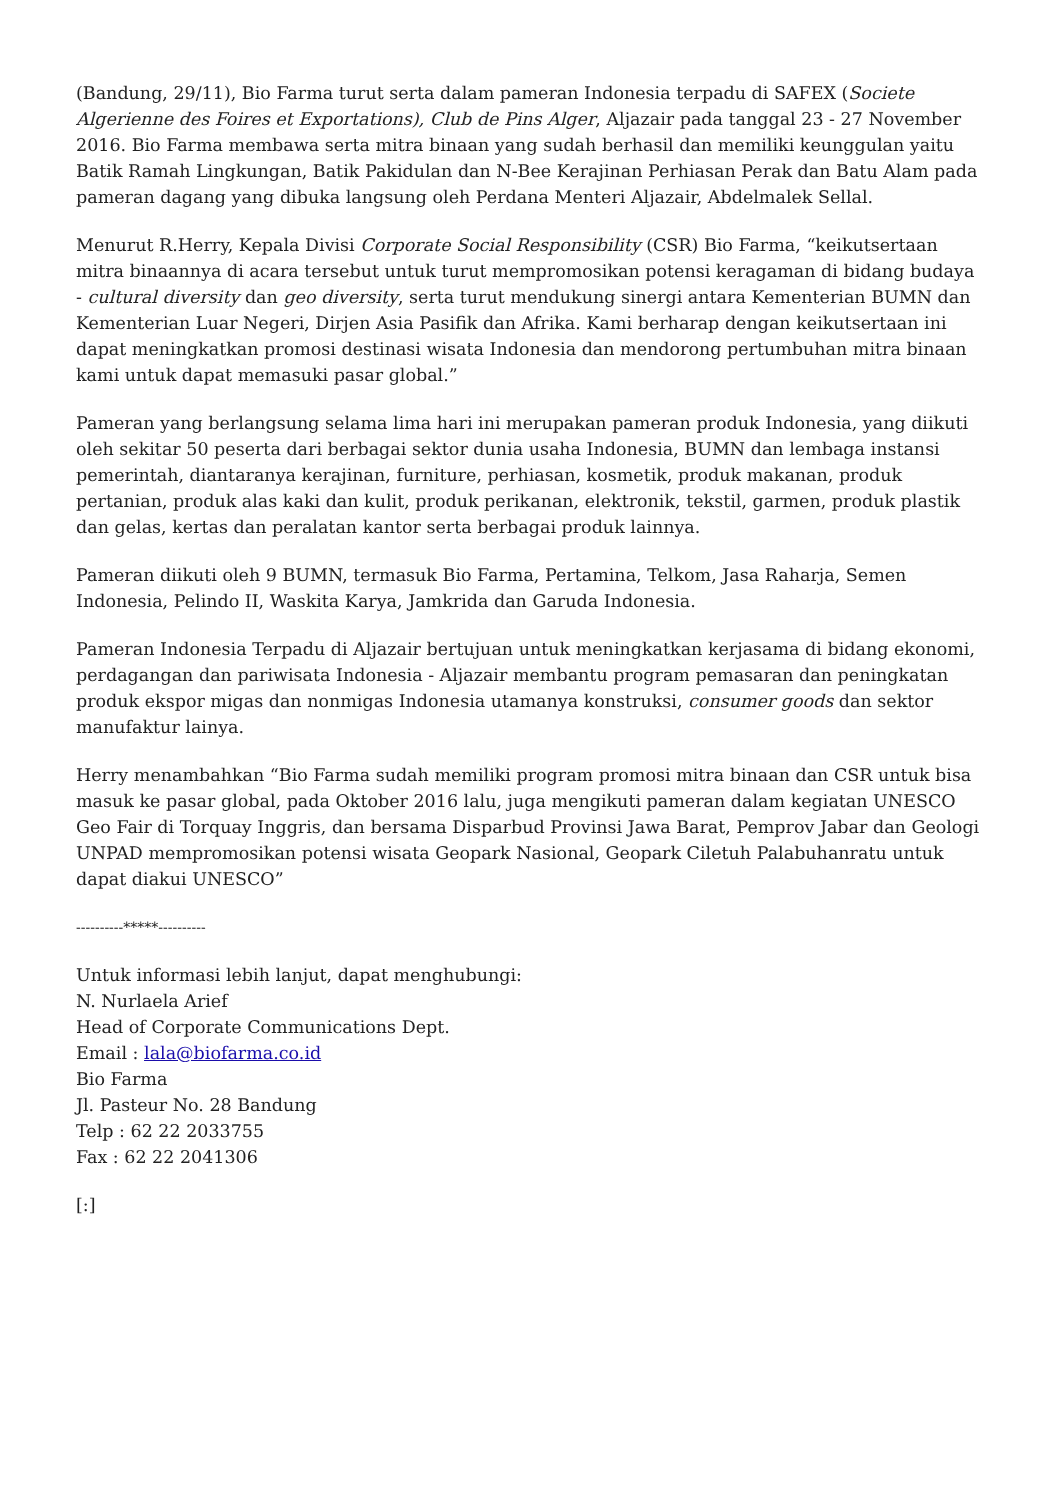(Bandung, 29/11), Bio Farma turut serta dalam pameran Indonesia terpadu di SAFEX (Societe Algerienne des Foires et Exportations), Club de Pins Alger, Aljazair pada tanggal 23 - 27 November 2016. Bio Farma membawa serta mitra binaan yang sudah berhasil dan memiliki keunggulan yaitu Batik Ramah Lingkungan, Batik Pakidulan dan N-Bee Kerajinan Perhiasan Perak dan Batu Alam pada pameran dagang yang dibuka langsung oleh Perdana Menteri Aljazair, Abdelmalek Sellal.
Menurut R.Herry, Kepala Divisi Corporate Social Responsibility (CSR) Bio Farma, “keikutsertaan mitra binaannya di acara tersebut untuk turut mempromosikan potensi keragaman di bidang budaya - cultural diversity dan geo diversity, serta turut mendukung sinergi antara Kementerian BUMN dan Kementerian Luar Negeri, Dirjen Asia Pasifik dan Afrika. Kami berharap dengan keikutsertaan ini dapat meningkatkan promosi destinasi wisata Indonesia dan mendorong pertumbuhan mitra binaan kami untuk dapat memasuki pasar global.”
Pameran yang berlangsung selama lima hari ini merupakan pameran produk Indonesia, yang diikuti oleh sekitar 50 peserta dari berbagai sektor dunia usaha Indonesia, BUMN dan lembaga instansi pemerintah, diantaranya kerajinan, furniture, perhiasan, kosmetik, produk makanan, produk pertanian, produk alas kaki dan kulit, produk perikanan, elektronik, tekstil, garmen, produk plastik dan gelas, kertas dan peralatan kantor serta berbagai produk lainnya.
Pameran diikuti oleh 9 BUMN, termasuk Bio Farma, Pertamina, Telkom, Jasa Raharja, Semen Indonesia, Pelindo II, Waskita Karya, Jamkrida dan Garuda Indonesia.
Pameran Indonesia Terpadu di Aljazair bertujuan untuk meningkatkan kerjasama di bidang ekonomi, perdagangan dan pariwisata Indonesia - Aljazair membantu program pemasaran dan peningkatan produk ekspor migas dan nonmigas Indonesia utamanya konstruksi, consumer goods dan sektor manufaktur lainya.
Herry menambahkan “Bio Farma sudah memiliki program promosi mitra binaan dan CSR untuk bisa masuk ke pasar global, pada Oktober 2016 lalu, juga mengikuti pameran dalam kegiatan UNESCO Geo Fair di Torquay Inggris, dan bersama Disparbud Provinsi Jawa Barat, Pemprov Jabar dan Geologi UNPAD mempromosikan potensi wisata Geopark Nasional, Geopark Ciletuh Palabuhanratu untuk dapat diakui UNESCO”
----------*****----------
Untuk informasi lebih lanjut, dapat menghubungi:
N. Nurlaela Arief
Head of Corporate Communications Dept.
Email : lala@biofarma.co.id
Bio Farma
Jl. Pasteur No. 28 Bandung
Telp : 62 22 2033755
Fax : 62 22 2041306
[:]